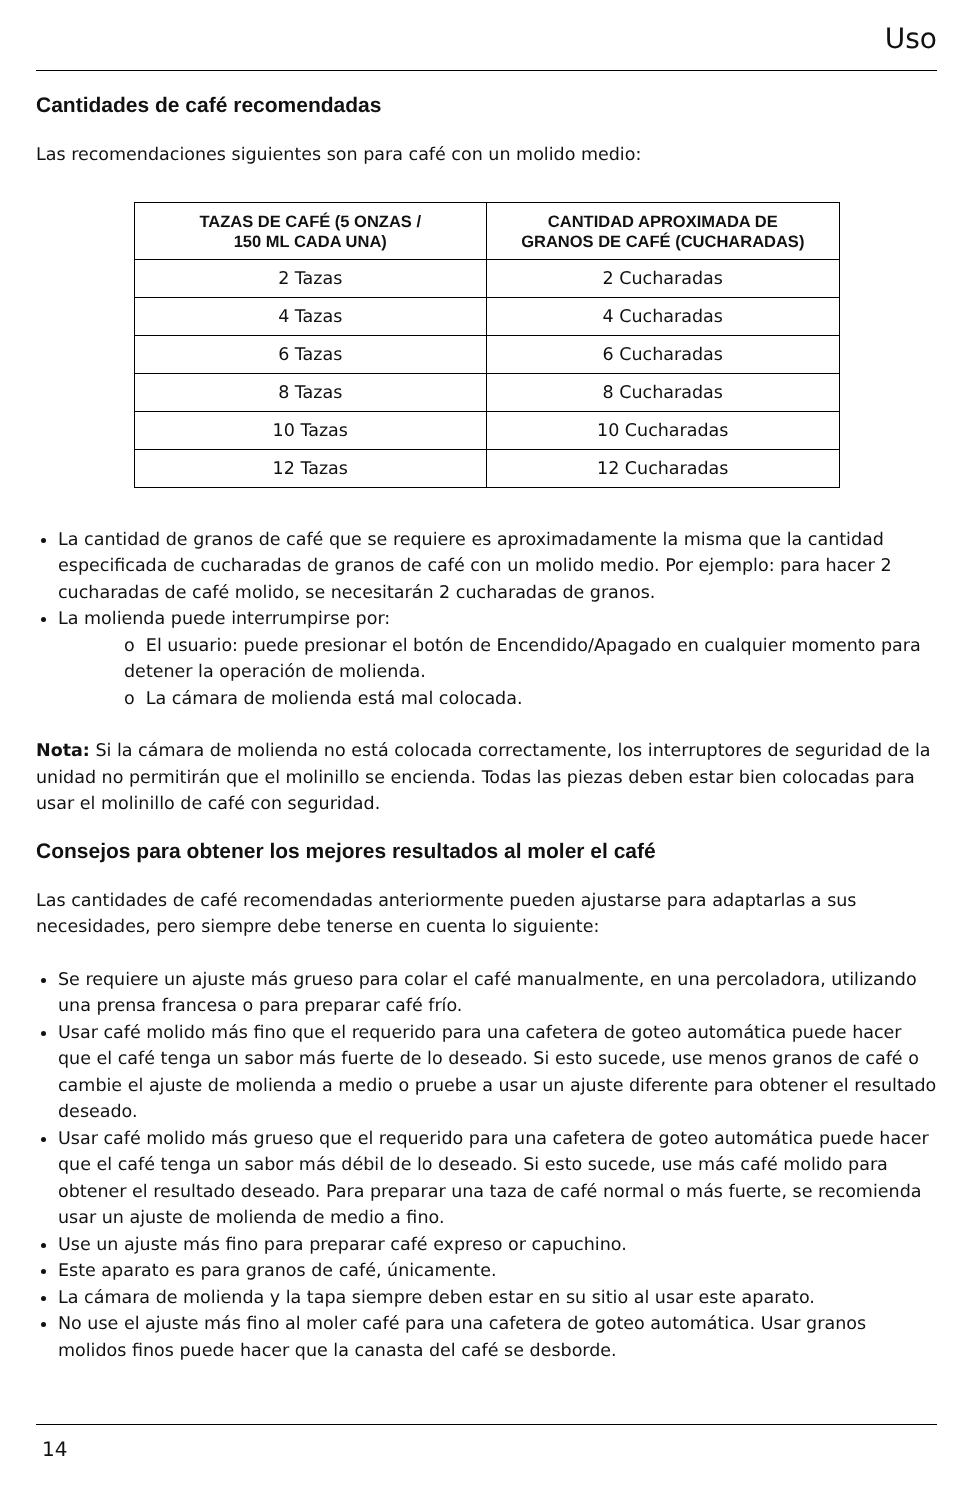Uso
Cantidades de café recomendadas
Las recomendaciones siguientes son para café con un molido medio:
| TAZAS DE CAFÉ (5 ONZAS / 150 ML CADA UNA) | CANTIDAD APROXIMADA DE GRANOS DE CAFÉ (CUCHARADAS) |
| --- | --- |
| 2 Tazas | 2 Cucharadas |
| 4 Tazas | 4 Cucharadas |
| 6 Tazas | 6 Cucharadas |
| 8 Tazas | 8 Cucharadas |
| 10 Tazas | 10 Cucharadas |
| 12 Tazas | 12 Cucharadas |
La cantidad de granos de café que se requiere es aproximadamente la misma que la cantidad especificada de cucharadas de granos de café con un molido medio. Por ejemplo: para hacer 2 cucharadas de café molido, se necesitarán 2 cucharadas de granos.
La molienda puede interrumpirse por:
o El usuario: puede presionar el botón de Encendido/Apagado en cualquier momento para detener la operación de molienda.
o La cámara de molienda está mal colocada.
Nota: Si la cámara de molienda no está colocada correctamente, los interruptores de seguridad de la unidad no permitirán que el molinillo se encienda. Todas las piezas deben estar bien colocadas para usar el molinillo de café con seguridad.
Consejos para obtener los mejores resultados al moler el café
Las cantidades de café recomendadas anteriormente pueden ajustarse para adaptarlas a sus necesidades, pero siempre debe tenerse en cuenta lo siguiente:
Se requiere un ajuste más grueso para colar el café manualmente, en una percoladora, utilizando una prensa francesa o para preparar café frío.
Usar café molido más fino que el requerido para una cafetera de goteo automática puede hacer que el café tenga un sabor más fuerte de lo deseado. Si esto sucede, use menos granos de café o cambie el ajuste de molienda a medio o pruebe a usar un ajuste diferente para obtener el resultado deseado.
Usar café molido más grueso que el requerido para una cafetera de goteo automática puede hacer que el café tenga un sabor más débil de lo deseado. Si esto sucede, use más café molido para obtener el resultado deseado. Para preparar una taza de café normal o más fuerte, se recomienda usar un ajuste de molienda de medio a fino.
Use un ajuste más fino para preparar café expreso or capuchino.
Este aparato es para granos de café, únicamente.
La cámara de molienda y la tapa siempre deben estar en su sitio al usar este aparato.
No use el ajuste más fino al moler café para una cafetera de goteo automática. Usar granos molidos finos puede hacer que la canasta del café se desborde.
14